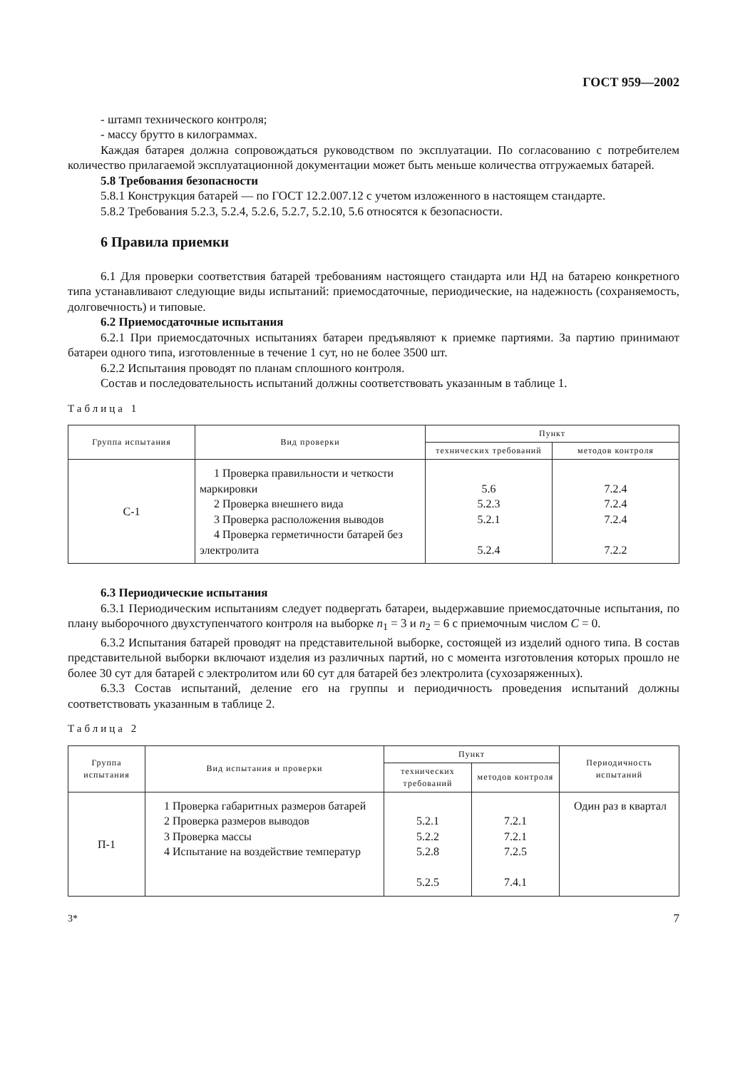ГОСТ 959—2002
- штамп технического контроля;
- массу брутто в килограммах.
Каждая батарея должна сопровождаться руководством по эксплуатации. По согласованию с потребителем количество прилагаемой эксплуатационной документации может быть меньше количества отгружаемых батарей.
5.8 Требования безопасности
5.8.1 Конструкция батарей — по ГОСТ 12.2.007.12 с учетом изложенного в настоящем стандарте.
5.8.2 Требования 5.2.3, 5.2.4, 5.2.6, 5.2.7, 5.2.10, 5.6 относятся к безопасности.
6 Правила приемки
6.1 Для проверки соответствия батарей требованиям настоящего стандарта или НД на батарею конкретного типа устанавливают следующие виды испытаний: приемосдаточные, периодические, на надежность (сохраняемость, долговечность) и типовые.
6.2 Приемосдаточные испытания
6.2.1 При приемосдаточных испытаниях батареи предъявляют к приемке партиями. За партию принимают батареи одного типа, изготовленные в течение 1 сут, но не более 3500 шт.
6.2.2 Испытания проводят по планам сплошного контроля.
Состав и последовательность испытаний должны соответствовать указанным в таблице 1.
Таблица 1
| Группа испытания | Вид проверки | Пункт | |
| --- | --- | --- | --- |
| | | технических требований | методов контроля |
| С-1 | 1 Проверка правильности и четкости маркировки 2 Проверка внешнего вида 3 Проверка расположения выводов 4 Проверка герметичности батарей без электролита | 5.6 5.2.3 5.2.1 5.2.4 | 7.2.4 7.2.4 7.2.4 7.2.2 |
6.3 Периодические испытания
6.3.1 Периодическим испытаниям следует подвергать батареи, выдержавшие приемосдаточные испытания, по плану выборочного двухступенчатого контроля на выборке n<sub>1</sub> = 3 и n<sub>2</sub> = 6 с приемочным числом C = 0.
6.3.2 Испытания батарей проводят на представительной выборке, состоящей из изделий одного типа. В состав представительной выборки включают изделия из различных партий, но с момента изготовления которых прошло не более 30 сут для батарей с электролитом или 60 сут для батарей без электролита (сухозаряженных).
6.3.3 Состав испытаний, деление его на группы и периодичность проведения испытаний должны соответствовать указанным в таблице 2.
Таблица 2
| Группа испытания | Вид испытания и проверки | Пункт | | Периодичность испытаний |
| --- | --- | --- | --- | --- |
| | | технических требований | методов контроля | |
| П-1 | 1 Проверка габаритных размеров батарей 2 Проверка размеров выводов 3 Проверка массы 4 Испытание на воздействие температур | 5.2.1 5.2.2 5.2.8 5.2.5 | 7.2.1 7.2.1 7.2.5 7.4.1 | Один раз в квартал |
3* 7